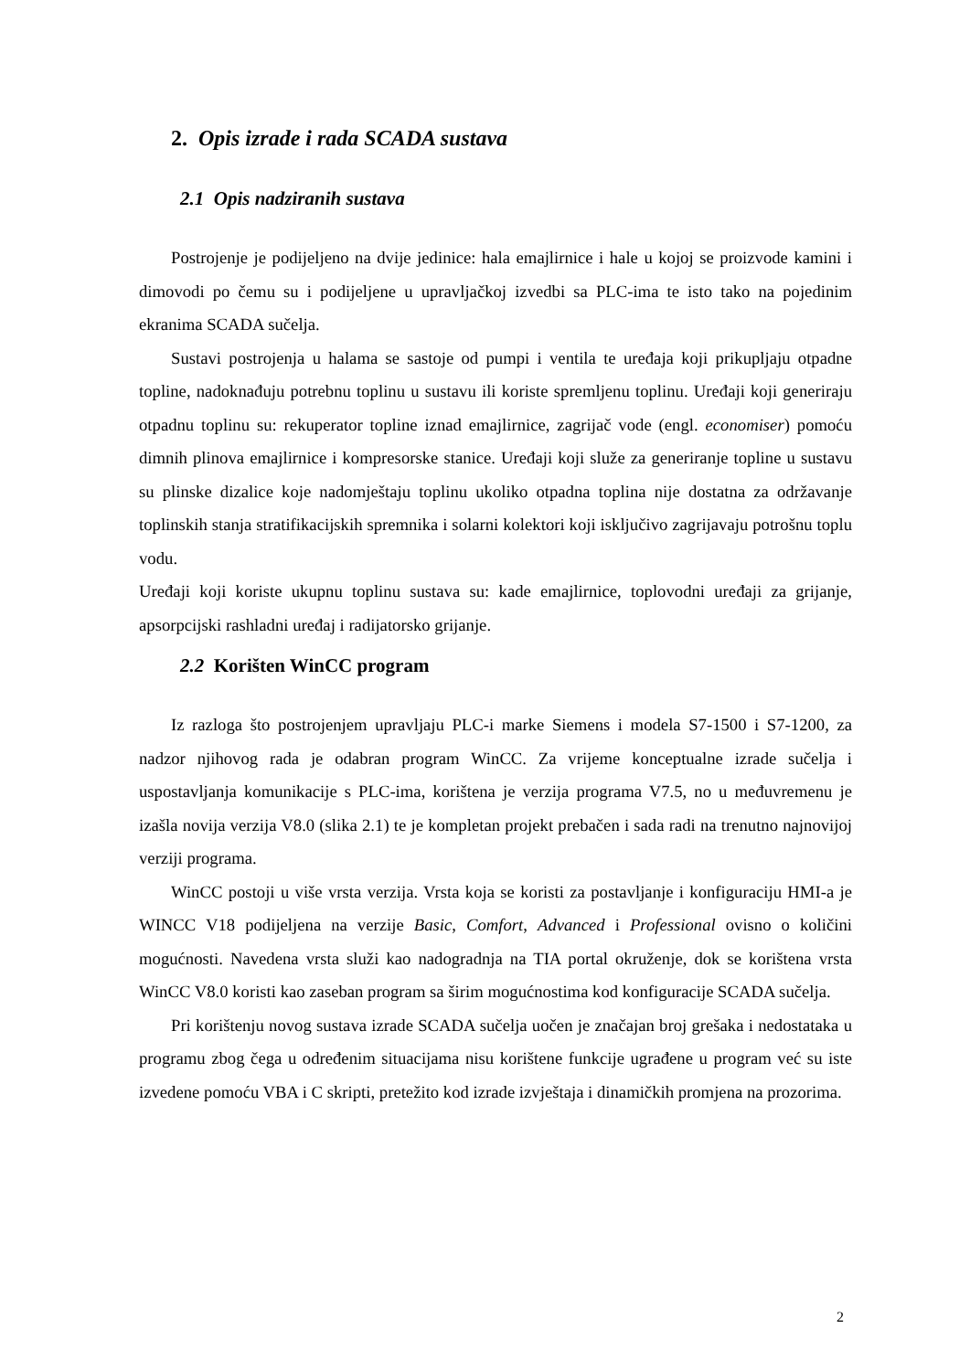2. Opis izrade i rada SCADA sustava
2.1 Opis nadziranih sustava
Postrojenje je podijeljeno na dvije jedinice: hala emajlirnice i hale u kojoj se proizvode kamini i dimovodi po čemu su i podijeljene u upravljačkoj izvedbi sa PLC-ima te isto tako na pojedinim ekranima SCADA sučelja.
Sustavi postrojenja u halama se sastoje od pumpi i ventila te uređaja koji prikupljaju otpadne topline, nadoknađuju potrebnu toplinu u sustavu ili koriste spremljenu toplinu. Uređaji koji generiraju otpadnu toplinu su: rekuperator topline iznad emajlirnice, zagrijač vode (engl. economiser) pomoću dimnih plinova emajlirnice i kompresorske stanice. Uređaji koji služe za generiranje topline u sustavu su plinske dizalice koje nadomještaju toplinu ukoliko otpadna toplina nije dostatna za održavanje toplinskih stanja stratifikacijskih spremnika i solarni kolektori koji isključivo zagrijavaju potrošnu toplu vodu.
Uređaji koji koriste ukupnu toplinu sustava su: kade emajlirnice, toplovodni uređaji za grijanje, apsorpcijski rashladni uređaj i radijatorsko grijanje.
2.2 Korišten WinCC program
Iz razloga što postrojenjem upravljaju PLC-i marke Siemens i modela S7-1500 i S7-1200, za nadzor njihovog rada je odabran program WinCC. Za vrijeme konceptualne izrade sučelja i uspostavljanja komunikacije s PLC-ima, korištena je verzija programa V7.5, no u međuvremenu je izašla novija verzija V8.0 (slika 2.1) te je kompletan projekt prebačen i sada radi na trenutno najnovijoj verziji programa.
WinCC postoji u više vrsta verzija. Vrsta koja se koristi za postavljanje i konfiguraciju HMI-a je WINCC V18 podijeljena na verzije Basic, Comfort, Advanced i Professional ovisno o količini mogućnosti. Navedena vrsta služi kao nadogradnja na TIA portal okruženje, dok se korištena vrsta WinCC V8.0 koristi kao zaseban program sa širim mogućnostima kod konfiguracije SCADA sučelja.
Pri korištenju novog sustava izrade SCADA sučelja uočen je značajan broj grešaka i nedostataka u programu zbog čega u određenim situacijama nisu korištene funkcije ugrađene u program već su iste izvedene pomoću VBA i C skripti, pretežito kod izrade izvještaja i dinamičkih promjena na prozorima.
2